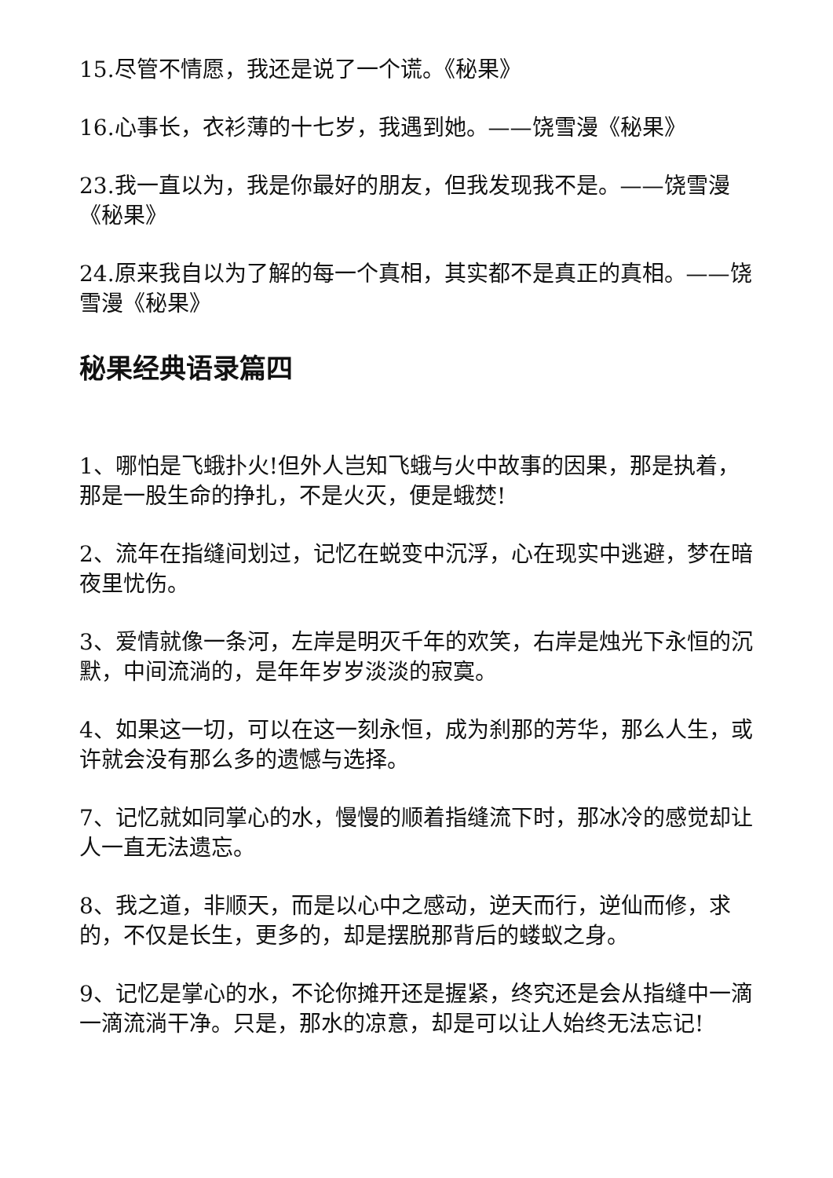15.尽管不情愿，我还是说了一个谎。《秘果》
16.心事长，衣衫薄的十七岁，我遇到她。——饶雪漫《秘果》
23.我一直以为，我是你最好的朋友，但我发现我不是。——饶雪漫《秘果》
24.原来我自以为了解的每一个真相，其实都不是真正的真相。——饶雪漫《秘果》
秘果经典语录篇四
1、哪怕是飞蛾扑火!但外人岂知飞蛾与火中故事的因果，那是执着，那是一股生命的挣扎，不是火灭，便是蛾焚!
2、流年在指缝间划过，记忆在蜕变中沉浮，心在现实中逃避，梦在暗夜里忧伤。
3、爱情就像一条河，左岸是明灭千年的欢笑，右岸是烛光下永恒的沉默，中间流淌的，是年年岁岁淡淡的寂寞。
4、如果这一切，可以在这一刻永恒，成为刹那的芳华，那么人生，或许就会没有那么多的遗憾与选择。
7、记忆就如同掌心的水，慢慢的顺着指缝流下时，那冰冷的感觉却让人一直无法遗忘。
8、我之道，非顺天，而是以心中之感动，逆天而行，逆仙而修，求的，不仅是长生，更多的，却是摆脱那背后的蝼蚁之身。
9、记忆是掌心的水，不论你摊开还是握紧，终究还是会从指缝中一滴一滴流淌干净。只是，那水的凉意，却是可以让人始终无法忘记!